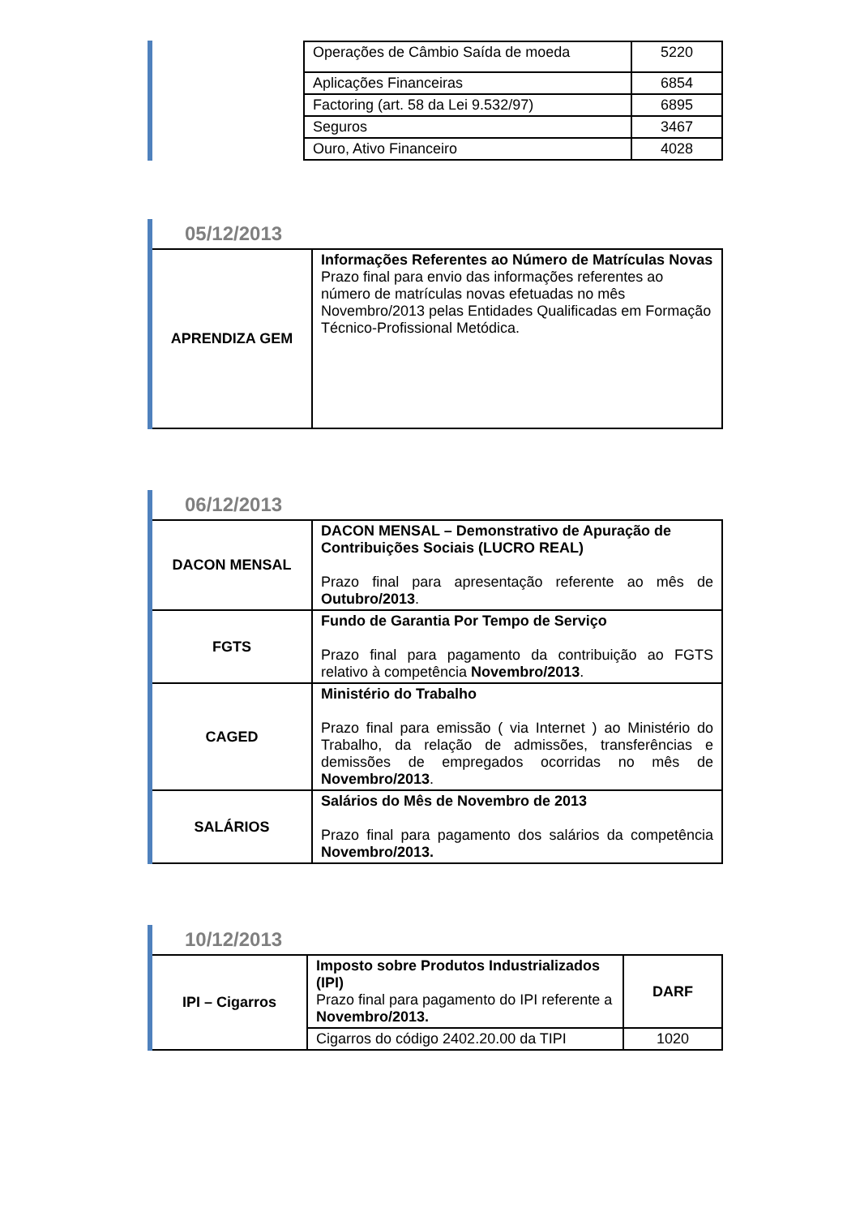| | Operações de Câmbio Saída de moeda | 5220 |
| | Aplicações Financeiras | 6854 |
| | Factoring (art. 58 da Lei 9.532/97) | 6895 |
| | Seguros | 3467 |
| | Ouro, Ativo Financeiro | 4028 |
05/12/2013
| APRENDIZA GEM | Informações Referentes ao Número de Matrículas Novas Prazo final para envio das informações referentes ao número de matrículas novas efetuadas no mês Novembro/2013 pelas Entidades Qualificadas em Formação Técnico-Profissional Metódica. |
06/12/2013
| DACON MENSAL | DACON MENSAL – Demonstrativo de Apuração de Contribuições Sociais (LUCRO REAL) Prazo final para apresentação referente ao mês de Outubro/2013 . |
| FGTS | Fundo de Garantia Por Tempo de Serviço Prazo final para pagamento da contribuição ao FGTS relativo à competência Novembro/2013 . |
| CAGED | Ministério do Trabalho Prazo final para emissão ( via Internet ) ao Ministério do Trabalho, da relação de admissões, transferências e demissões de empregados ocorridas no mês de Novembro/2013 . |
| SALÁRIOS | Salários do Mês de Novembro de 2013 Prazo final para pagamento dos salários da competência Novembro/2013. |
10/12/2013
| IPI – Cigarros | Imposto sobre Produtos Industrializados (IPI) Prazo final para pagamento do IPI referente a Novembro/2013. | DARF |
| | Cigarros do código 2402.20.00 da TIPI | 1020 |